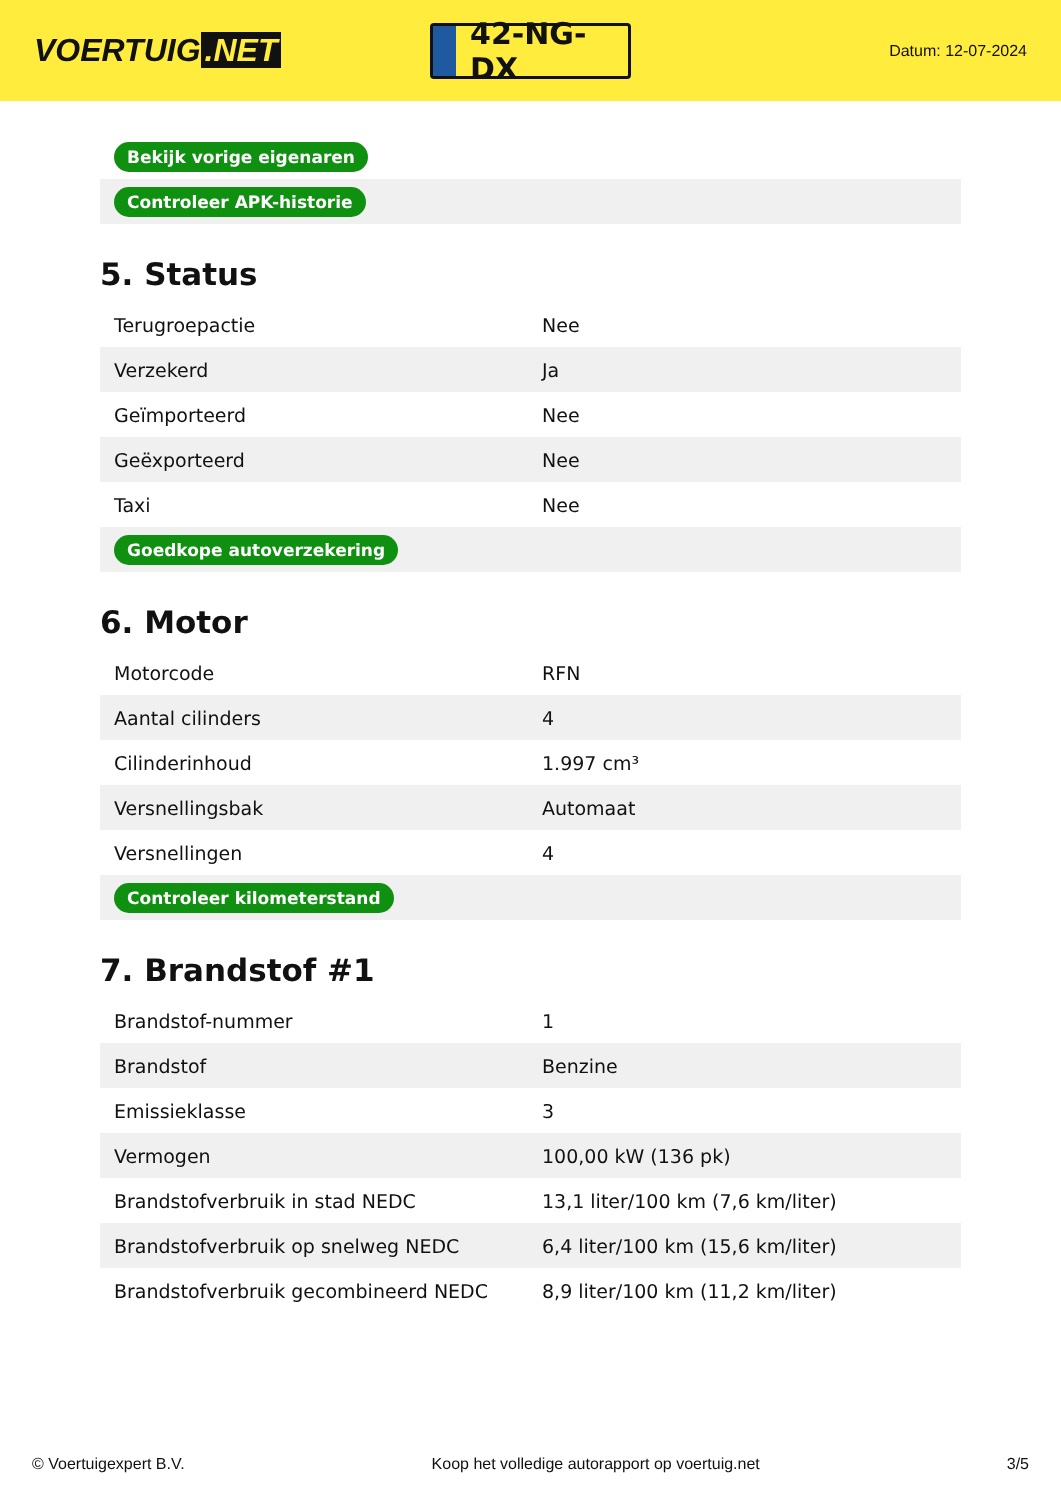VOERTUIG.NET
42-NG-DX
Datum: 12-07-2024
| Bekijk vorige eigenaren |
| Controleer APK-historie |
5. Status
| Terugroepactie | Nee |
| Verzekerd | Ja |
| Geïmporteerd | Nee |
| Geëxporteerd | Nee |
| Taxi | Nee |
| Goedkope autoverzekering | |
6. Motor
| Motorcode | RFN |
| Aantal cilinders | 4 |
| Cilinderinhoud | 1.997 cm³ |
| Versnellingsbak | Automaat |
| Versnellingen | 4 |
| Controleer kilometerstand | |
7. Brandstof #1
| Brandstof-nummer | 1 |
| Brandstof | Benzine |
| Emissieklasse | 3 |
| Vermogen | 100,00 kW (136 pk) |
| Brandstofverbruik in stad NEDC | 13,1 liter/100 km (7,6 km/liter) |
| Brandstofverbruik op snelweg NEDC | 6,4 liter/100 km (15,6 km/liter) |
| Brandstofverbruik gecombineerd NEDC | 8,9 liter/100 km (11,2 km/liter) |
© Voertuigexpert B.V. Koop het volledige autorapport op voertuig.net 3/5